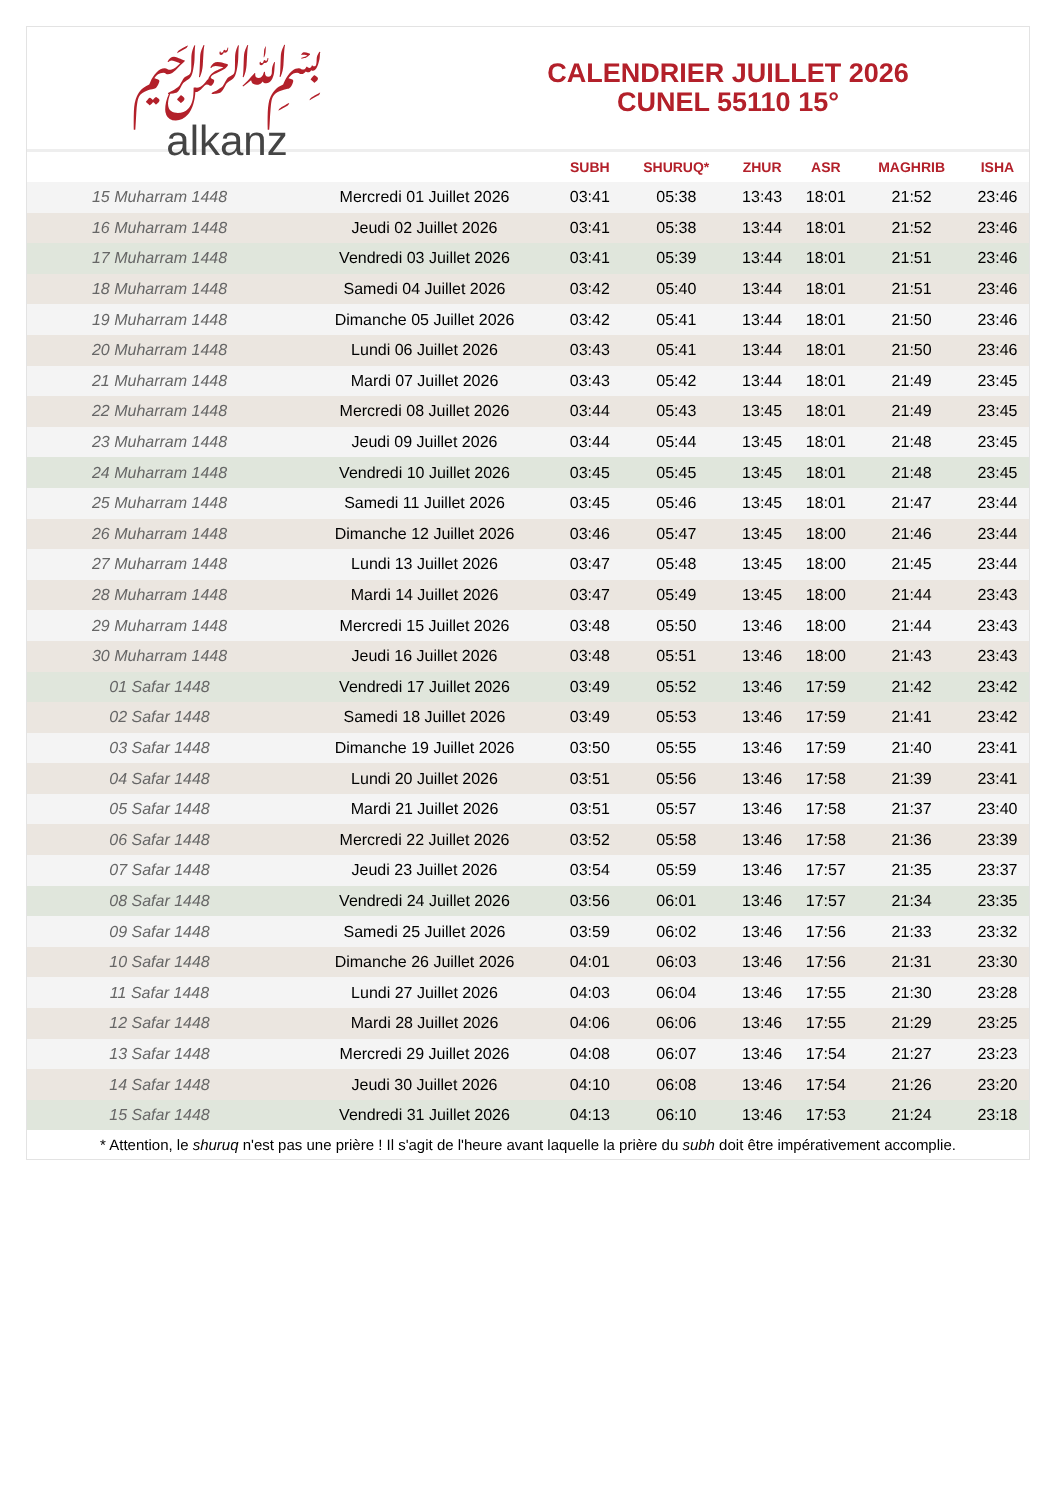﷽
alkanz
CALENDRIER JUILLET 2026
CUNEL 55110 15°
| | | SUBH | SHURUQ* | ZHUR | ASR | MAGHRIB | ISHA |
| --- | --- | --- | --- | --- | --- | --- | --- |
| 15 Muharram 1448 | Mercredi 01 Juillet 2026 | 03:41 | 05:38 | 13:43 | 18:01 | 21:52 | 23:46 |
| 16 Muharram 1448 | Jeudi 02 Juillet 2026 | 03:41 | 05:38 | 13:44 | 18:01 | 21:52 | 23:46 |
| 17 Muharram 1448 | Vendredi 03 Juillet 2026 | 03:41 | 05:39 | 13:44 | 18:01 | 21:51 | 23:46 |
| 18 Muharram 1448 | Samedi 04 Juillet 2026 | 03:42 | 05:40 | 13:44 | 18:01 | 21:51 | 23:46 |
| 19 Muharram 1448 | Dimanche 05 Juillet 2026 | 03:42 | 05:41 | 13:44 | 18:01 | 21:50 | 23:46 |
| 20 Muharram 1448 | Lundi 06 Juillet 2026 | 03:43 | 05:41 | 13:44 | 18:01 | 21:50 | 23:46 |
| 21 Muharram 1448 | Mardi 07 Juillet 2026 | 03:43 | 05:42 | 13:44 | 18:01 | 21:49 | 23:45 |
| 22 Muharram 1448 | Mercredi 08 Juillet 2026 | 03:44 | 05:43 | 13:45 | 18:01 | 21:49 | 23:45 |
| 23 Muharram 1448 | Jeudi 09 Juillet 2026 | 03:44 | 05:44 | 13:45 | 18:01 | 21:48 | 23:45 |
| 24 Muharram 1448 | Vendredi 10 Juillet 2026 | 03:45 | 05:45 | 13:45 | 18:01 | 21:48 | 23:45 |
| 25 Muharram 1448 | Samedi 11 Juillet 2026 | 03:45 | 05:46 | 13:45 | 18:01 | 21:47 | 23:44 |
| 26 Muharram 1448 | Dimanche 12 Juillet 2026 | 03:46 | 05:47 | 13:45 | 18:00 | 21:46 | 23:44 |
| 27 Muharram 1448 | Lundi 13 Juillet 2026 | 03:47 | 05:48 | 13:45 | 18:00 | 21:45 | 23:44 |
| 28 Muharram 1448 | Mardi 14 Juillet 2026 | 03:47 | 05:49 | 13:45 | 18:00 | 21:44 | 23:43 |
| 29 Muharram 1448 | Mercredi 15 Juillet 2026 | 03:48 | 05:50 | 13:46 | 18:00 | 21:44 | 23:43 |
| 30 Muharram 1448 | Jeudi 16 Juillet 2026 | 03:48 | 05:51 | 13:46 | 18:00 | 21:43 | 23:43 |
| 01 Safar 1448 | Vendredi 17 Juillet 2026 | 03:49 | 05:52 | 13:46 | 17:59 | 21:42 | 23:42 |
| 02 Safar 1448 | Samedi 18 Juillet 2026 | 03:49 | 05:53 | 13:46 | 17:59 | 21:41 | 23:42 |
| 03 Safar 1448 | Dimanche 19 Juillet 2026 | 03:50 | 05:55 | 13:46 | 17:59 | 21:40 | 23:41 |
| 04 Safar 1448 | Lundi 20 Juillet 2026 | 03:51 | 05:56 | 13:46 | 17:58 | 21:39 | 23:41 |
| 05 Safar 1448 | Mardi 21 Juillet 2026 | 03:51 | 05:57 | 13:46 | 17:58 | 21:37 | 23:40 |
| 06 Safar 1448 | Mercredi 22 Juillet 2026 | 03:52 | 05:58 | 13:46 | 17:58 | 21:36 | 23:39 |
| 07 Safar 1448 | Jeudi 23 Juillet 2026 | 03:54 | 05:59 | 13:46 | 17:57 | 21:35 | 23:37 |
| 08 Safar 1448 | Vendredi 24 Juillet 2026 | 03:56 | 06:01 | 13:46 | 17:57 | 21:34 | 23:35 |
| 09 Safar 1448 | Samedi 25 Juillet 2026 | 03:59 | 06:02 | 13:46 | 17:56 | 21:33 | 23:32 |
| 10 Safar 1448 | Dimanche 26 Juillet 2026 | 04:01 | 06:03 | 13:46 | 17:56 | 21:31 | 23:30 |
| 11 Safar 1448 | Lundi 27 Juillet 2026 | 04:03 | 06:04 | 13:46 | 17:55 | 21:30 | 23:28 |
| 12 Safar 1448 | Mardi 28 Juillet 2026 | 04:06 | 06:06 | 13:46 | 17:55 | 21:29 | 23:25 |
| 13 Safar 1448 | Mercredi 29 Juillet 2026 | 04:08 | 06:07 | 13:46 | 17:54 | 21:27 | 23:23 |
| 14 Safar 1448 | Jeudi 30 Juillet 2026 | 04:10 | 06:08 | 13:46 | 17:54 | 21:26 | 23:20 |
| 15 Safar 1448 | Vendredi 31 Juillet 2026 | 04:13 | 06:10 | 13:46 | 17:53 | 21:24 | 23:18 |
* Attention, le shuruq n'est pas une prière ! Il s'agit de l'heure avant laquelle la prière du subh doit être impérativement accomplie.